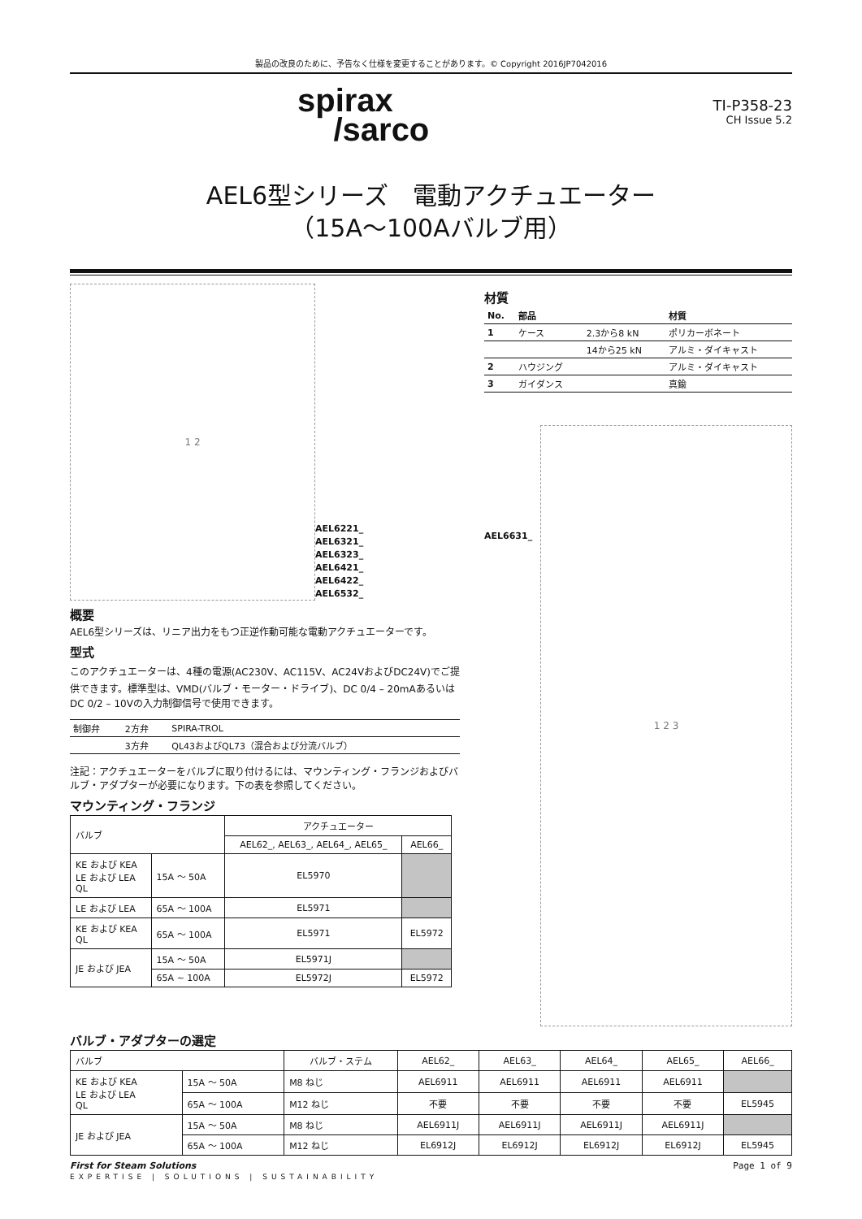製品の改良のために、予告なく仕様を変更することがあります。© Copyright 2016JP7042016
spirax
/sarco
TI-P358-23
CH Issue 5.2
AEL6型シリーズ　電動アクチュエーター
（15A～100Aバルブ用）
1 2
AEL6221_
AEL6321_
AEL6323_
AEL6421_
AEL6422_
AEL6532_
概要
AEL6型シリーズは、リニア出力をもつ正逆作動可能な電動アクチュエーターです。
型式
このアクチュエーターは、4種の電源(AC230V、AC115V、AC24VおよびDC24V)でご提供できます。標準型は、VMD(バルブ・モーター・ドライブ)、DC 0/4 – 20mAあるいはDC 0/2 – 10Vの入力制御信号で使用できます。
| 制御弁 | 2方弁 | SPIRA-TROL |
| | 3方弁 | QL43およびQL73（混合および分流バルブ） |
注記：アクチュエーターをバルブに取り付けるには、マウンティング・フランジおよびバルブ・アダプターが必要になります。下の表を参照してください。
マウンティング・フランジ
| バルブ | | アクチュエーター | |
| --- | --- | --- | --- |
| | | AEL62_, AEL63_, AEL64_, AEL65_ | AEL66_ |
| KE および KEA LE および LEA QL | 15A ～ 50A | EL5970 | |
| LE および LEA | 65A ～ 100A | EL5971 | |
| KE および KEA QL | 65A ～ 100A | EL5971 | EL5972 |
| JE および JEA | 15A ～ 50A | EL5971J | |
| | 65A ~ 100A | EL5972J | EL5972 |
材質
| No. | 部品 | | 材質 |
| --- | --- | --- | --- |
| 1 | ケース | 2.3から8 kN | ポリカーボネート |
| | | 14から25 kN | アルミ・ダイキャスト |
| 2 | ハウジング | | アルミ・ダイキャスト |
| 3 | ガイダンス | | 真鍮 |
AEL6631_
1 2 3
バルブ・アダプターの選定
| バルブ | | バルブ・ステム | AEL62_ | AEL63_ | AEL64_ | AEL65_ | AEL66_ |
| --- | --- | --- | --- | --- | --- | --- | --- |
| KE および KEA LE および LEA QL | 15A ～ 50A | M8 ねじ | AEL6911 | AEL6911 | AEL6911 | AEL6911 | |
| | 65A ～ 100A | M12 ねじ | 不要 | 不要 | 不要 | 不要 | EL5945 |
| JE および JEA | 15A ～ 50A | M8 ねじ | AEL6911J | AEL6911J | AEL6911J | AEL6911J | |
| | 65A ～ 100A | M12 ねじ | EL6912J | EL6912J | EL6912J | EL6912J | EL5945 |
First for Steam Solutions
EXPERTISE | SOLUTIONS | SUSTAINABILITY
Page 1 of 9